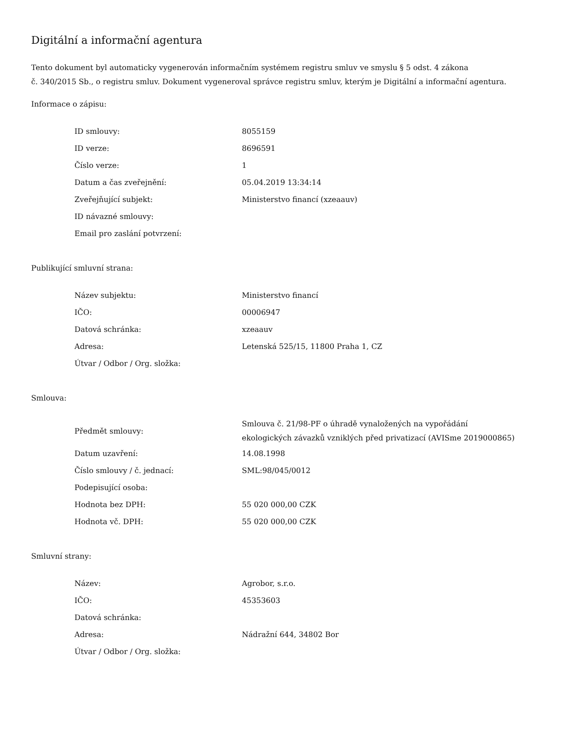Digitální a informační agentura
Tento dokument byl automaticky vygenerován informačním systémem registru smluv ve smyslu § 5 odst. 4 zákona
č. 340/2015 Sb., o registru smluv. Dokument vygeneroval správce registru smluv, kterým je Digitální a informační agentura.
Informace o zápisu:
| ID smlouvy: | 8055159 |
| ID verze: | 8696591 |
| Číslo verze: | 1 |
| Datum a čas zveřejnění: | 05.04.2019 13:34:14 |
| Zveřejňující subjekt: | Ministerstvo financí (xzeaauv) |
| ID návazné smlouvy: | |
| Email pro zaslání potvrzení: | |
Publikující smluvní strana:
| Název subjektu: | Ministerstvo financí |
| IČO: | 00006947 |
| Datová schránka: | xzeaauv |
| Adresa: | Letenská 525/15, 11800 Praha 1, CZ |
| Útvar / Odbor / Org. složka: | |
Smlouva:
| Předmět smlouvy: | Smlouva č. 21/98-PF o úhradě vynaložených na vypořádání ekologických závazků vzniklých před privatizací (AVISme 2019000865) |
| Datum uzavření: | 14.08.1998 |
| Číslo smlouvy / č. jednací: | SML:98/045/0012 |
| Podepisující osoba: | |
| Hodnota bez DPH: | 55 020 000,00 CZK |
| Hodnota vč. DPH: | 55 020 000,00 CZK |
Smluvní strany:
| Název: | Agrobor, s.r.o. |
| IČO: | 45353603 |
| Datová schránka: | |
| Adresa: | Nádražní 644, 34802 Bor |
| Útvar / Odbor / Org. složka: | |